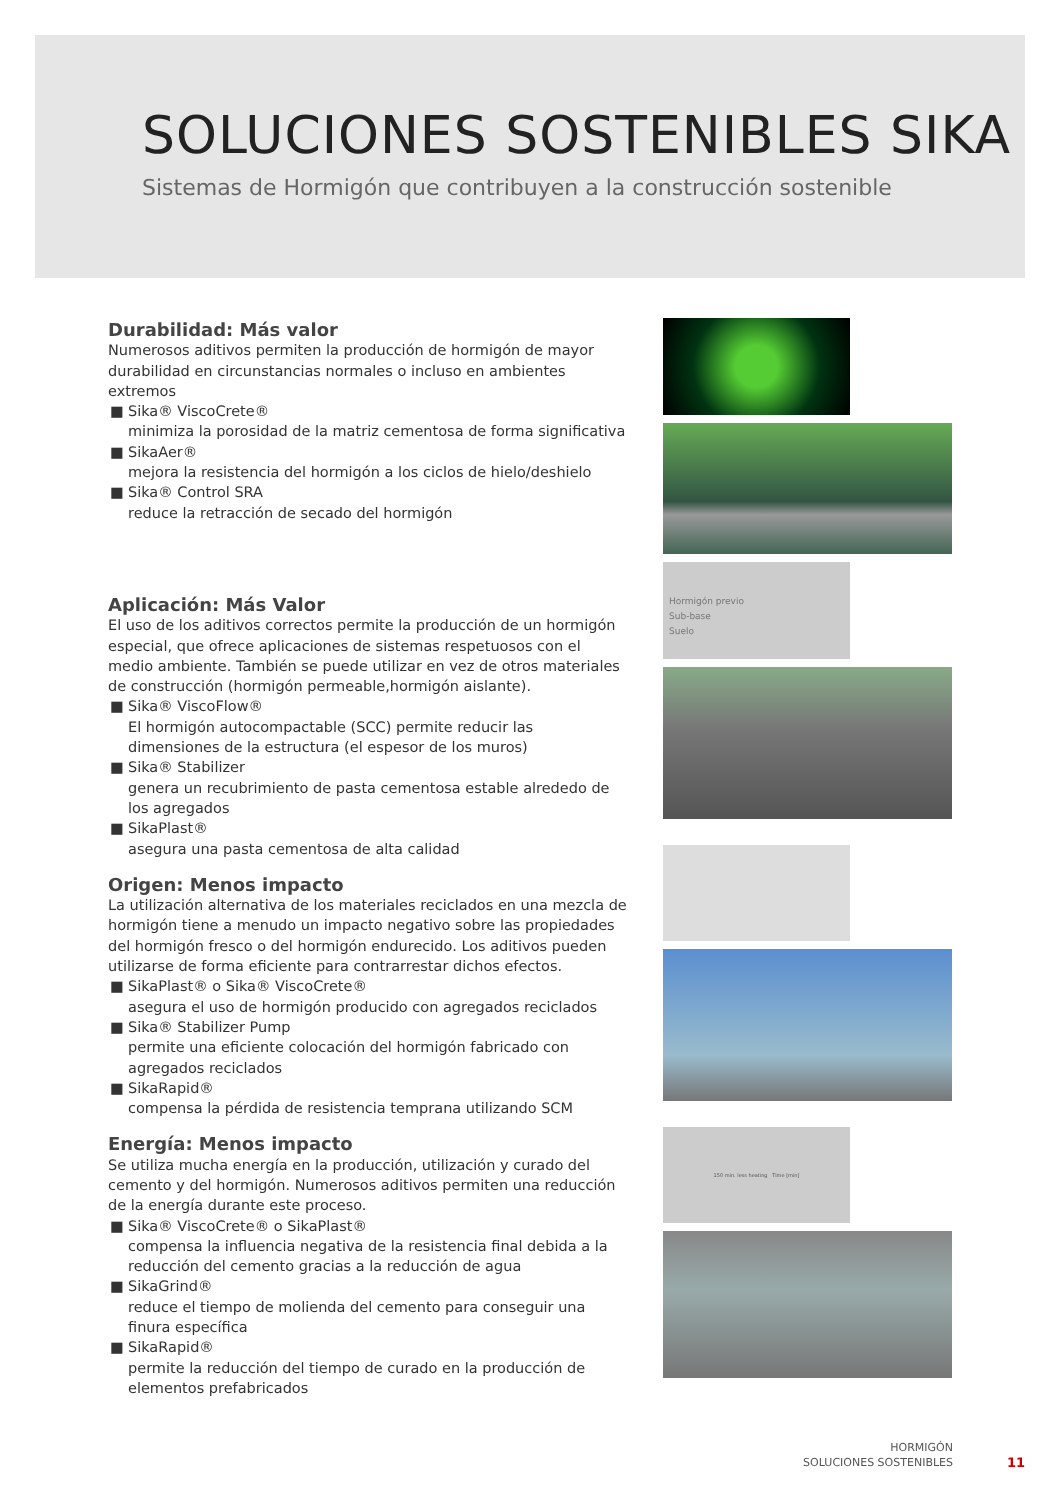SOLUCIONES SOSTENIBLES SIKA
Sistemas de Hormigón que contribuyen a la construcción sostenible
Durabilidad: Más valor
Numerosos aditivos permiten la producción de hormigón de mayor durabilidad en circunstancias normales o incluso en ambientes extremos
■ Sika® ViscoCrete®
minimiza la porosidad de la matriz cementosa de forma significativa
■ SikaAer®
mejora la resistencia del hormigón a los ciclos de hielo/deshielo
■ Sika® Control SRA
reduce la retracción de secado del hormigón
Aplicación: Más Valor
El uso de los aditivos correctos permite la producción de un hormigón especial, que ofrece aplicaciones de sistemas respetuosos con el medio ambiente. También se puede utilizar en vez de otros materiales de construcción (hormigón permeable,hormigón aislante).
■ Sika® ViscoFlow®
El hormigón autocompactable (SCC) permite reducir las dimensiones de la estructura (el espesor de los muros)
■ Sika® Stabilizer
genera un recubrimiento de pasta cementosa estable alrededo de los agregados
■ SikaPlast®
asegura una pasta cementosa de alta calidad
Origen: Menos impacto
La utilización alternativa de los materiales reciclados en una mezcla de hormigón tiene a menudo un impacto negativo sobre las propiedades del hormigón fresco o del hormigón endurecido. Los aditivos pueden utilizarse de forma eficiente para contrarrestar dichos efectos.
■ SikaPlast® o Sika® ViscoCrete®
asegura el uso de hormigón producido con agregados reciclados
■ Sika® Stabilizer Pump
permite una eficiente colocación del hormigón fabricado con agregados reciclados
■ SikaRapid®
compensa la pérdida de resistencia temprana utilizando SCM
Energía: Menos impacto
Se utiliza mucha energía en la producción, utilización y curado del cemento y del hormigón. Numerosos aditivos permiten una reducción de la energía durante este proceso.
■ Sika® ViscoCrete® o SikaPlast®
compensa la influencia negativa de la resistencia final debida a la reducción del cemento gracias a la reducción de agua
■ SikaGrind®
reduce el tiempo de molienda del cemento para conseguir una finura específica
■ SikaRapid®
permite la reducción del tiempo de curado en la producción de elementos prefabricados
Hormigón previo
Sub-base
Suelo
150 min. less heating Time [min]
HORMIGÓN
SOLUCIONES SOSTENIBLES
11